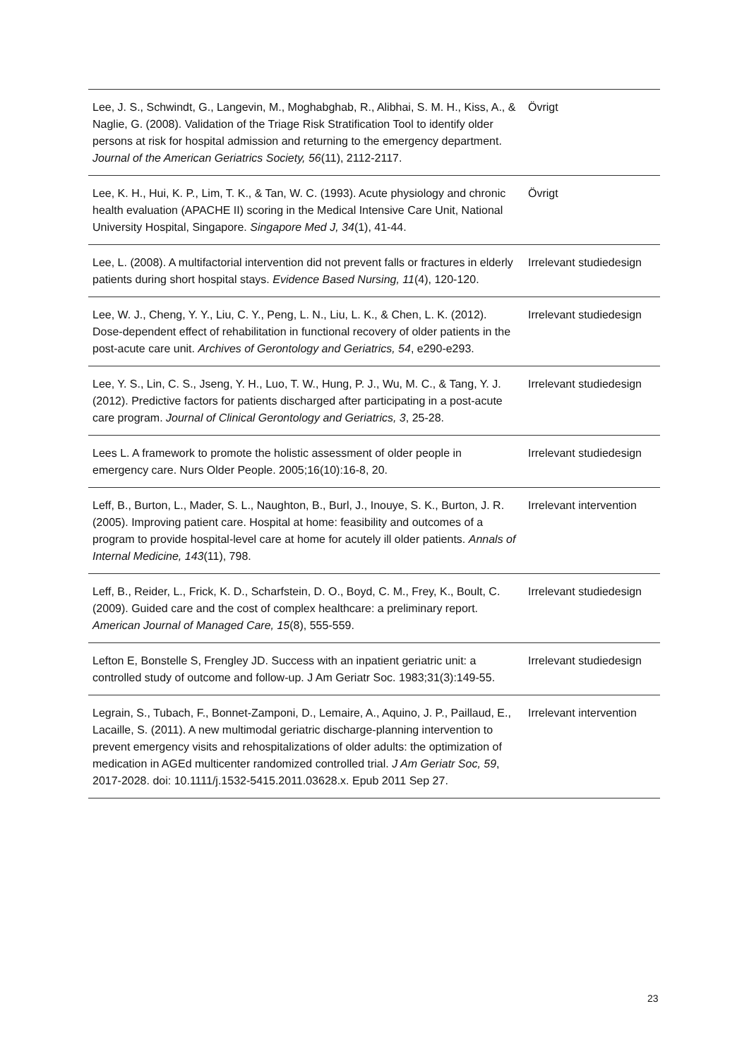| Lee, J. S., Schwindt, G., Langevin, M., Moghabghab, R., Alibhai, S. M. H., Kiss, A., & Naglie, G. (2008). Validation of the Triage Risk Stratification Tool to identify older persons at risk for hospital admission and returning to the emergency department. Journal of the American Geriatrics Society, 56 (11), 2112-2117. | Övrigt |
| Lee, K. H., Hui, K. P., Lim, T. K., & Tan, W. C. (1993). Acute physiology and chronic health evaluation (APACHE II) scoring in the Medical Intensive Care Unit, National University Hospital, Singapore. Singapore Med J, 34 (1), 41-44. | Övrigt |
| Lee, L. (2008). A multifactorial intervention did not prevent falls or fractures in elderly patients during short hospital stays. Evidence Based Nursing, 11 (4), 120-120. | Irrelevant studiedesign |
| Lee, W. J., Cheng, Y. Y., Liu, C. Y., Peng, L. N., Liu, L. K., & Chen, L. K. (2012). Dose-dependent effect of rehabilitation in functional recovery of older patients in the post-acute care unit. Archives of Gerontology and Geriatrics, 54 , e290-e293. | Irrelevant studiedesign |
| Lee, Y. S., Lin, C. S., Jseng, Y. H., Luo, T. W., Hung, P. J., Wu, M. C., & Tang, Y. J. (2012). Predictive factors for patients discharged after participating in a post-acute care program. Journal of Clinical Gerontology and Geriatrics, 3 , 25-28. | Irrelevant studiedesign |
| Lees L. A framework to promote the holistic assessment of older people in emergency care. Nurs Older People. 2005;16(10):16-8, 20. | Irrelevant studiedesign |
| Leff, B., Burton, L., Mader, S. L., Naughton, B., Burl, J., Inouye, S. K., Burton, J. R. (2005). Improving patient care. Hospital at home: feasibility and outcomes of a program to provide hospital-level care at home for acutely ill older patients. Annals of Internal Medicine, 143 (11), 798. | Irrelevant intervention |
| Leff, B., Reider, L., Frick, K. D., Scharfstein, D. O., Boyd, C. M., Frey, K., Boult, C. (2009). Guided care and the cost of complex healthcare: a preliminary report. American Journal of Managed Care, 15 (8), 555-559. | Irrelevant studiedesign |
| Lefton E, Bonstelle S, Frengley JD. Success with an inpatient geriatric unit: a controlled study of outcome and follow-up. J Am Geriatr Soc. 1983;31(3):149-55. | Irrelevant studiedesign |
| Legrain, S., Tubach, F., Bonnet-Zamponi, D., Lemaire, A., Aquino, J. P., Paillaud, E., Lacaille, S. (2011). A new multimodal geriatric discharge-planning intervention to prevent emergency visits and rehospitalizations of older adults: the optimization of medication in AGEd multicenter randomized controlled trial. J Am Geriatr Soc, 59 , 2017-2028. doi: 10.1111/j.1532-5415.2011.03628.x. Epub 2011 Sep 27. | Irrelevant intervention |
23